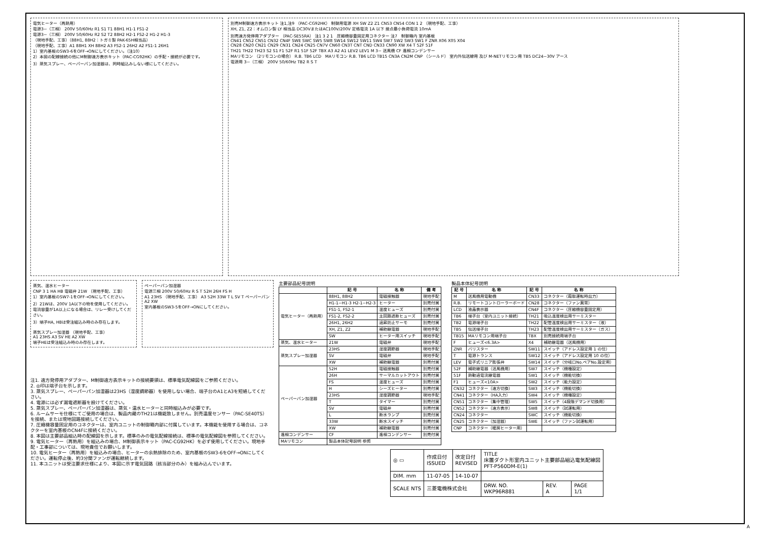電気ヒーター（再熱用）
電源3~（三相） 200V 50/60Hz R1 S1 T1 88H1 H1-1 FS1-2
電源3~（三相） 200V 50/60Hz R2 S2 T2 88H2 H2-1 FS2-2 H1-2 H1-3
（現地手配、工事）（88H1, 88H2：トガミ製 PAK-65H相当品）
（現地手配、工事）A1 88H1 XH 88H2 A3 FS2-1 26H2 A2 FS1-1 26H1
1）室内基板のSW3-6をOFF→ONにしてください。（注10）
2）本図の配線接続の他にM制御遠方表示キット（PAC-CG92HK）の手配・接続が必要です。
3）蒸気スプレー、ペーパーパン加湿器は、同時組込みしない様にしてください。
別売M制御遠方表示キット 注1,注9 （PAC-CG92HK） 制御用電源 XH SW Z2 Z1 CN53 CN54 CON 1 2 （現地手配、工事）
XH, Z1, Z2：オムロン製 LY 相当品 DC30VまたはAC100V/200V 定格電流 1A 以下 接点最小負荷電流 10mA
別売遠方発停用アダプター （PAC-SE55RA） 注1 3 2 1 圧縮機容量固定用コネクター 注7 制御箱内 室内基板
CN41 CN52 CN51 CN32 CN4F SWE SWC SW5 SW8 SW14 SW12 SW11 SW4 SW7 SW2 SW3 SW1 F ZNR X06 X05 X04
CN28 CN20 CN21 CN29 CN31 CN24 CN25 CN7V CN60 CN3T CNT CND CN33 CN90 XW X4 T 52F 51F
TH21 TH22 TH23 S2 S1 F1 52F R1 51F 52F TBX A3 A2 A1 LEV2 LEV1 M 3~ 送風機 CF 進相コンデンサー
MAリモコン （2リモコンの場合） R.B. TB6 LCD MAリモコン R.B. TB6 LCD TB15 CN3A CN2M CNP （シールド） 室内外伝送線用 及び M-NETリモコン用 TB5 DC24~30V アース
電源用 3~（三相） 200V 50/60Hz TB2 R S T
蒸気、温水ヒーター
CNP 3 1 HA HB 電磁弁 21W （現地手配、工事）
1）室内基板のSW7-1をOFF→ONにしてください。
2）21Wは、200V 1A以下の物を使用してください。電流容量が1A以上になる場合は、リレー受けしてください。
3）端子HA, HBは受注組込み時のみ存在します。
蒸気スプレー加湿器 （現地手配、工事）
A1 23HS A3 SV HE A2 XW
端子HEは受注組込み時のみ存在します。
ペーパーパン加湿器
電源三相 200V 50/60Hz R S T 52H 26H FS H
A1 23HS （現地手配、工事） A3 52H 33W T L SV T ペーパーパン A2 XW
室内基板のSW3-5をOFF→ONにしてください。
注1. 遠方発停用アダプター、M制御遠方表示キットの接続要領は、標準電気配線図をご参照ください。
2. ◎印は端子台を示します。
3. 蒸気スプレー、ペーパーパン加湿器は23HS（湿度調節器）を使用しない場合、端子台のA1とA3を短絡してください。
4. 電源には必ず漏電遮断器を設けてください。
5. 蒸気スプレー、ペーパーパン加湿器は、蒸気・温水ヒーターと同時組込みが必要です。
6. ルームサーモ仕様にてご使用の場合は、製品内蔵のTH21は機能致しません。別売温度センサー（PAC-SE40TS）を接続、または現地回路接続してください。
7. 圧縮機容量固定用のコネクターは、室内ユニットの制御箱内部に付属しています。本機能を使用する場合は、コネクターを室内基板のCN4Fに接続ください。
8. 本図は主要部品組込時の配線図を示します。標準のみの電気配線接続は、標準の電気配線図を参照してください。
9. 電気ヒーター（再熱用）を組込みの場合、M制御表示キット（PAC-CG92HK）を必ず使用してください。現地手配・工事部については、現地責任でお願いします。
10. 電気ヒーター（再熱用）を組込みの場合、ヒーターの余熱排除のため、室内基板のSW3-6をOFF→ONにしてください。運転停止後、約3分間ファンが運転継続します。
11. 本ユニットは受注要求仕様により、本図に示す電気回路（該当部分のみ）を組み込んでいます。
主要部品記号説明
| | 記 号 | 名 称 | 備 考 |
| --- | --- | --- | --- |
| 電気ヒーター（再熱用） | 88H1, 88H2 | 電磁接触器 | 現地手配 |
| | H1-1~H1-3 H2-1~H2-3 | ヒーター | 別売付属 |
| | FS1-1, FS2-1 | 温度ヒューズ | 別売付属 |
| | FS1-2, FS2-2 | 主回路遮断ヒューズ | 別売付属 |
| | 26H1, 26H2 | 過昇防止サーモ | 別売付属 |
| | XH, Z1, Z2 | 補助継電器 | 現地手配 |
| | SW | ヒーター用スイッチ | 現地手配 |
| 蒸気、温水ヒーター | 21W | 電磁弁 | 現地手配 |
| 蒸気スプレー加湿器 | 23HS | 湿度調節器 | 現地手配 |
| | SV | 電磁弁 | 現地手配 |
| | XW | 補助継電器 | 別売付属 |
| ペーパーパン加湿器 | 52H | 電磁接触器 | 別売付属 |
| | 26H | サーマルカットアウト | 別売付属 |
| | FS | 温度ヒューズ | 別売付属 |
| | H | シーズヒーター | 別売付属 |
| | 23HS | 湿度調節器 | 現地手配 |
| | T | タイマー | 別売付属 |
| | SV | 電磁弁 | 別売付属 |
| | L | 断水ランプ | 別売付属 |
| | 33W | 断水スイッチ | 別売付属 |
| | XW | 補助継電器 | 別売付属 |
| 進相コンデンサー | CF | 進相コンデンサー | 別売付属 |
| MAリモコン | 製品本体記号説明 参照 | | |
製品本体記号説明
| 記 号 | 名 称 | 記 号 | 名 称 |
| --- | --- | --- | --- |
| M | 送風機用電動機 | CN33 | コネクター（霜取運転時出力） |
| R.B. | リモートコントローラーボード | CN28 | コネクター（ファン異常） |
| LCD | 液晶表示器 | CN4F | コネクター（圧縮機容量固定用） |
| TB6 | 端子台（室内ユニット接続） | TH21 | 吸込温度検出用サーミスター |
| TB2 | 電源端子台 | TH22 | 配管温度検出用サーミスター（液） |
| TB5 | 伝送端子台 | TH23 | 配管温度検出用サーミスター（ガス） |
| TB15 | MAリモコン用端子台 | TBX | 別売接続用端子台 |
| F | ヒューズ<6.3A> | X4 | 補助継電器（送風機用） |
| ZNR | バリスター | SW11 | スイッチ（アドレス設定用 1 の位） |
| T | 電源トランス | SW12 | スイッチ（アドレス設定用 10 の位） |
| LEV | 電子式リニア膨張弁 | SW14 | スイッチ（分岐口No.ペアNo.設定用） |
| 52F | 補助継電器（送風機用） | SW7 | スイッチ（機種設定） |
| 51F | 熱動過電流継電器 | SW1 | スイッチ（機能切換） |
| F1 | ヒューズ<10A> | SW2 | スイッチ（能力設定） |
| CN32 | コネクター（遠方切換） | SW3 | スイッチ（機能切換） |
| CN41 | コネクター（HA入力） | SW4 | スイッチ（機種設定） |
| CN51 | コネクター（集中管理） | SW5 | スイッチ（4段階デマンド切換用） |
| CN52 | コネクター（遠方表示） | SW8 | スイッチ（試運転用） |
| CN24 | コネクター | SWC | スイッチ（機能切換） |
| CN25 | コネクター（加湿器） | SWE | スイッチ（ファン試運転用） |
| CNP | コネクター（暖房ヒーター用） | | |
| ◎ ▭ | 作成日付 ISSUED | 改定日付 REVISED | TITLE 床置ダクト形室内ユニット主要部品組込電気配線図 PFT-P560DM-E(1) | | |
| DIM. mm | 11-07-05 | 14-10-07 | | | |
| SCALE NTS | 三菱電機株式会社 | | DRW. NO. WKP96R881 | REV. A | PAGE 1/1 |
A